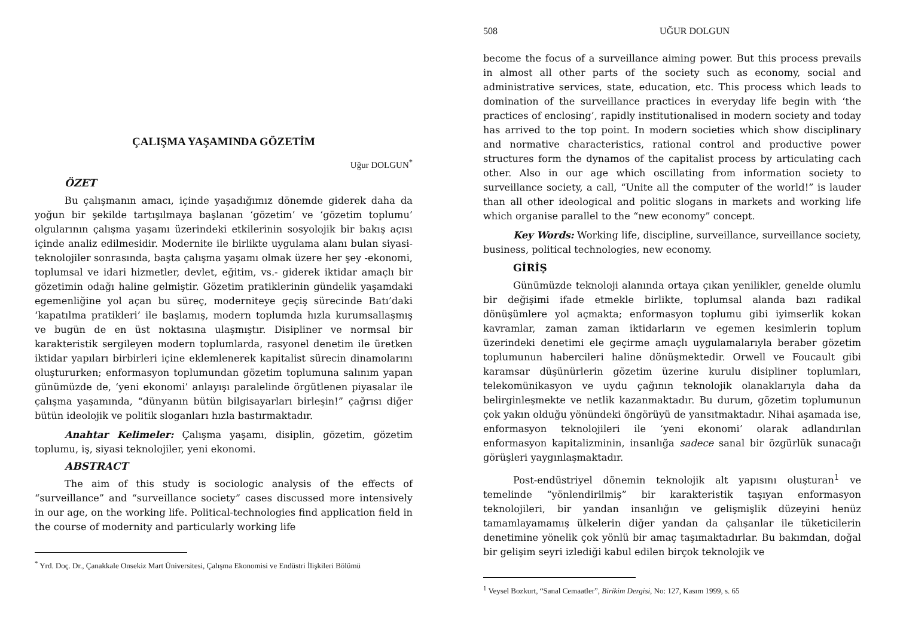ÇALIŞMA YAŞAMINDA GÖZETİM
Uğur DOLGUN<sup>*</sup>
ÖZET
Bu çalışmanın amacı, içinde yaşadığımız dönemde giderek daha da yoğun bir şekilde tartışılmaya başlanan ‘gözetim’ ve ‘gözetim toplumu’ olgularının çalışma yaşamı üzerindeki etkilerinin sosyolojik bir bakış açısı içinde analiz edilmesidir. Modernite ile birlikte uygulama alanı bulan siyasi-teknolojiler sonrasında, başta çalışma yaşamı olmak üzere her şey -ekonomi, toplumsal ve idari hizmetler, devlet, eğitim, vs.- giderek iktidar amaçlı bir gözetimin odağı haline gelmiştir. Gözetim pratiklerinin gündelik yaşamdaki egemenliğine yol açan bu süreç, moderniteye geçiş sürecinde Batı’daki ‘kapatılma pratikleri’ ile başlamış, modern toplumda hızla kurumsallaşmış ve bugün de en üst noktasına ulaşmıştır. Disipliner ve normsal bir karakteristik sergileyen modern toplumlarda, rasyonel denetim ile üretken iktidar yapıları birbirleri içine eklemlenerek kapitalist sürecin dinamolarını oluştururken; enformasyon toplumundan gözetim toplumuna salınım yapan günümüzde de, ‘yeni ekonomi’ anlayışı paralelinde örgütlenen piyasalar ile çalışma yaşamında, “dünyanın bütün bilgisayarları birleşin!” çağrısı diğer bütün ideolojik ve politik sloganları hızla bastırmaktadır.
Anahtar Kelimeler: Çalışma yaşamı, disiplin, gözetim, gözetim toplumu, iş, siyasi teknolojiler, yeni ekonomi.
ABSTRACT
The aim of this study is sociologic analysis of the effects of “surveillance” and “surveillance society” cases discussed more intensively in our age, on the working life. Political-technologies find application field in the course of modernity and particularly working life
<sup>*</sup> Yrd. Doç. Dr., Çanakkale Onsekiz Mart Üniversitesi, Çalışma Ekonomisi ve Endüstri İlişkileri Bölümü
508 UĞUR DOLGUN
become the focus of a surveillance aiming power. But this process prevails in almost all other parts of the society such as economy, social and administrative services, state, education, etc. This process which leads to domination of the surveillance practices in everyday life begin with ‘the practices of enclosing’, rapidly institutionalised in modern society and today has arrived to the top point. In modern societies which show disciplinary and normative characteristics, rational control and productive power structures form the dynamos of the capitalist process by articulating cach other. Also in our age which oscillating from information society to surveillance society, a call, “Unite all the computer of the world!” is lauder than all other ideological and politic slogans in markets and working life which organise parallel to the “new economy” concept.
Key Words: Working life, discipline, surveillance, surveillance society, business, political technologies, new economy.
GİRİŞ
Günümüzde teknoloji alanında ortaya çıkan yenilikler, genelde olumlu bir değişimi ifade etmekle birlikte, toplumsal alanda bazı radikal dönüşümlere yol açmakta; enformasyon toplumu gibi iyimserlik kokan kavramlar, zaman zaman iktidarların ve egemen kesimlerin toplum üzerindeki denetimi ele geçirme amaçlı uygulamalarıyla beraber gözetim toplumunun habercileri haline dönüşmektedir. Orwell ve Foucault gibi karamsar düşünürlerin gözetim üzerine kurulu disipliner toplumları, telekomünikasyon ve uydu çağının teknolojik olanaklarıyla daha da belirginleşmekte ve netlik kazanmaktadır. Bu durum, gözetim toplumunun çok yakın olduğu yönündeki öngörüyü de yansıtmaktadır. Nihai aşamada ise, enformasyon teknolojileri ile ‘yeni ekonomi’ olarak adlandırılan enformasyon kapitalizminin, insanlığa sadece sanal bir özgürlük sunacağı görüşleri yaygınlaşmaktadır.
Post-endüstriyel dönemin teknolojik alt yapısını oluşturan<sup>1</sup> ve temelinde “yönlendirilmiş” bir karakteristik taşıyan enformasyon teknolojileri, bir yandan insanlığın ve gelişmişlik düzeyini henüz tamamlayamamış ülkelerin diğer yandan da çalışanlar ile tüketicilerin denetimine yönelik çok yönlü bir amaç taşımaktadırlar. Bu bakımdan, doğal bir gelişim seyri izlediği kabul edilen birçok teknolojik ve
<sup>1</sup> Veysel Bozkurt, “Sanal Cemaatler”, Birikim Dergisi, No: 127, Kasım 1999, s. 65